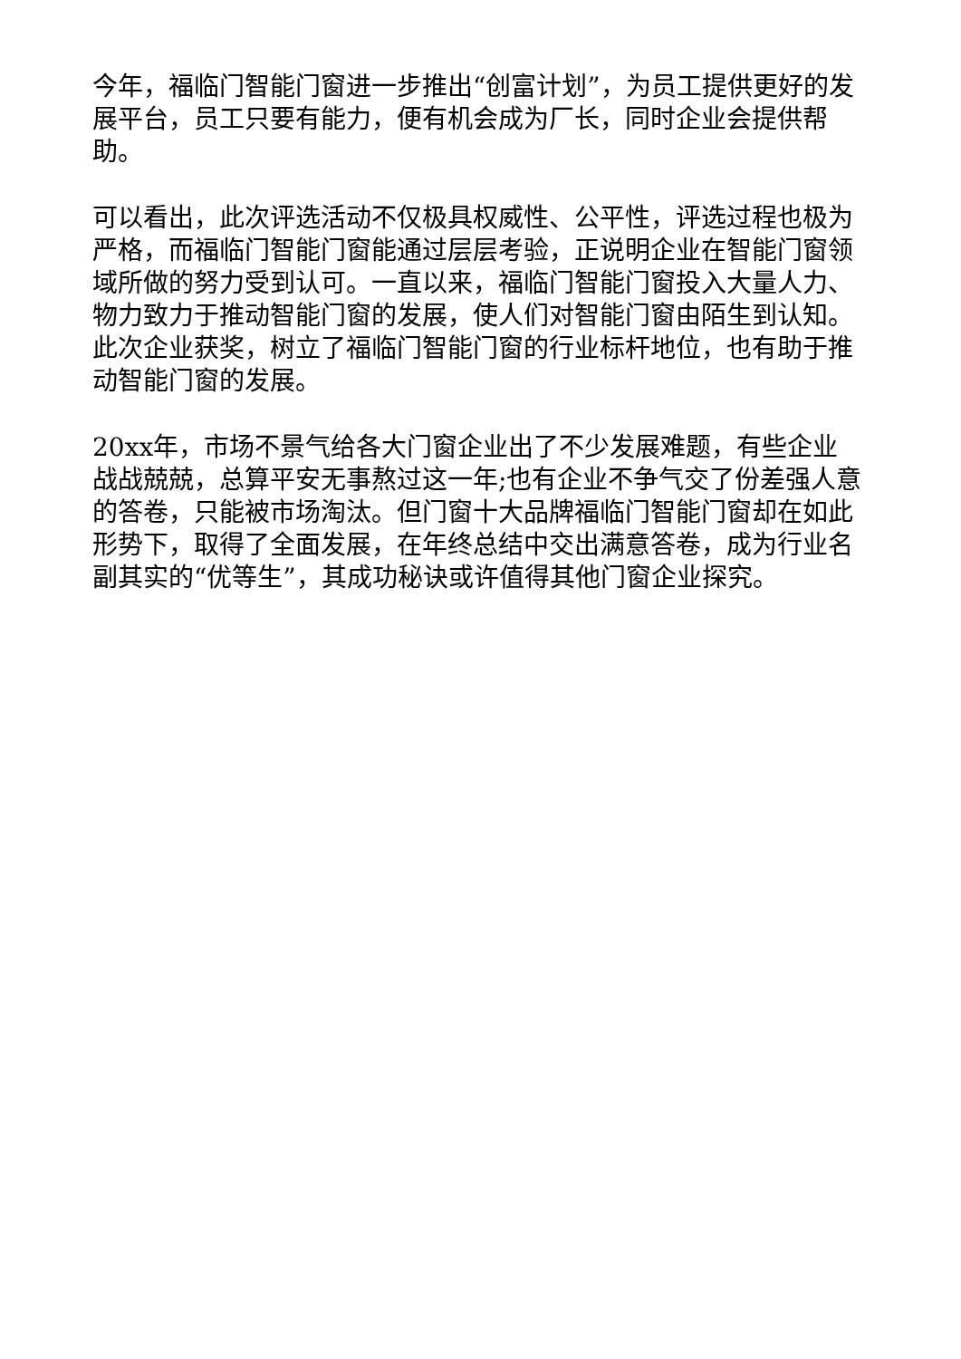今年，福临门智能门窗进一步推出“创富计划”，为员工提供更好的发展平台，员工只要有能力，便有机会成为厂长，同时企业会提供帮助。
可以看出，此次评选活动不仅极具权威性、公平性，评选过程也极为严格，而福临门智能门窗能通过层层考验，正说明企业在智能门窗领域所做的努力受到认可。一直以来，福临门智能门窗投入大量人力、物力致力于推动智能门窗的发展，使人们对智能门窗由陌生到认知。此次企业获奖，树立了福临门智能门窗的行业标杆地位，也有助于推动智能门窗的发展。
20xx年，市场不景气给各大门窗企业出了不少发展难题，有些企业战战兢兢，总算平安无事熬过这一年;也有企业不争气交了份差强人意的答卷，只能被市场淘汰。但门窗十大品牌福临门智能门窗却在如此形势下，取得了全面发展，在年终总结中交出满意答卷，成为行业名副其实的“优等生”，其成功秘诀或许值得其他门窗企业探究。